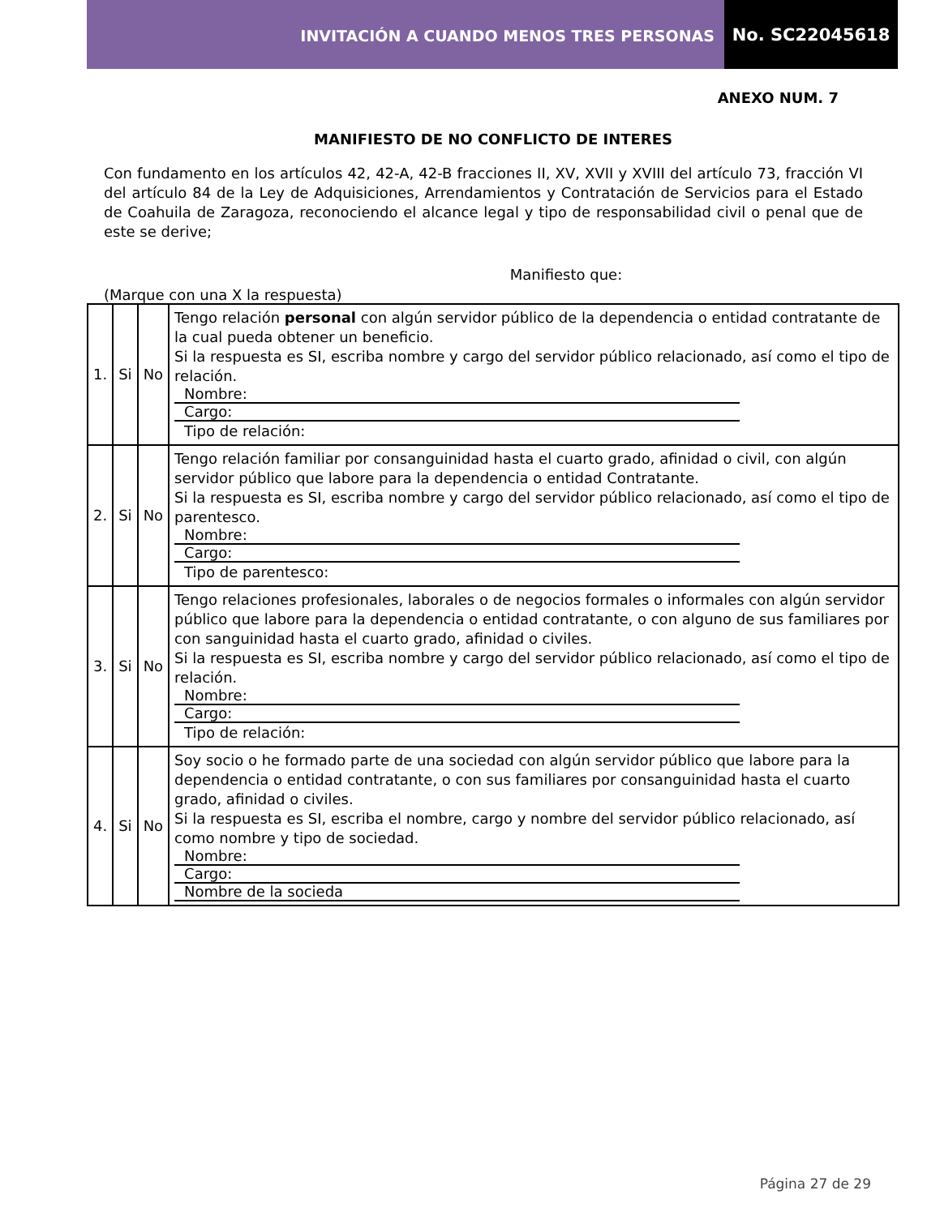INVITACIÓN A CUANDO MENOS TRES PERSONAS
No. SC22045618
ANEXO NUM. 7
MANIFIESTO DE NO CONFLICTO DE INTERES
Con fundamento en los artículos 42, 42-A, 42-B fracciones II, XV, XVII y XVIII del artículo 73, fracción VI del artículo 84 de la Ley de Adquisiciones, Arrendamientos y Contratación de Servicios para el Estado de Coahuila de Zaragoza, reconociendo el alcance legal y tipo de responsabilidad civil o penal que de este se derive;
Manifiesto que:
(Marque con una X la respuesta)
| 1. | Si | No | Tengo relación personal con algún servidor público de la dependencia o entidad contratante de la cual pueda obtener un beneficio. Si la respuesta es SI, escriba nombre y cargo del servidor público relacionado, así como el tipo de relación. Nombre: Cargo: Tipo de relación: |
| 2. | Si | No | Tengo relación familiar por consanguinidad hasta el cuarto grado, afinidad o civil, con algún servidor público que labore para la dependencia o entidad Contratante. Si la respuesta es SI, escriba nombre y cargo del servidor público relacionado, así como el tipo de parentesco. Nombre: Cargo: Tipo de parentesco: |
| 3. | Si | No | Tengo relaciones profesionales, laborales o de negocios formales o informales con algún servidor público que labore para la dependencia o entidad contratante, o con alguno de sus familiares por con sanguinidad hasta el cuarto grado, afinidad o civiles. Si la respuesta es SI, escriba nombre y cargo del servidor público relacionado, así como el tipo de relación. Nombre: Cargo: Tipo de relación: |
| 4. | Si | No | Soy socio o he formado parte de una sociedad con algún servidor público que labore para la dependencia o entidad contratante, o con sus familiares por consanguinidad hasta el cuarto grado, afinidad o civiles. Si la respuesta es SI, escriba el nombre, cargo y nombre del servidor público relacionado, así como nombre y tipo de sociedad. Nombre: Cargo: Nombre de la socieda |
Página 27 de 29